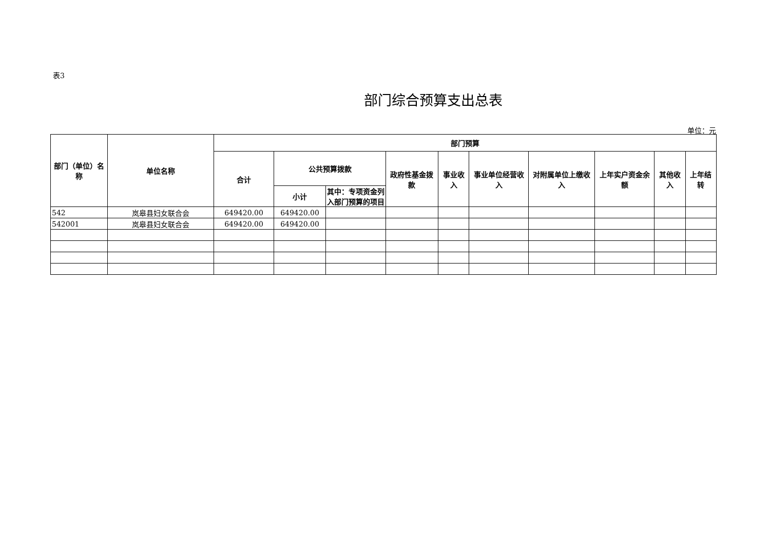表3
部门综合预算支出总表
单位：元
| 部门（单位）名称 | 单位名称 | 部门预算 | | | | | | | | | |
| --- | --- | --- | --- | --- | --- | --- | --- | --- | --- | --- | --- |
| | | 合计 | 公共预算拨款 | | 政府性基金拨款 | 事业收入 | 事业单位经营收入 | 对附属单位上缴收入 | 上年实户资金余额 | 其他收入 | 上年结转 |
| | | | 小计 | 其中：专项资金列入部门预算的项目 | | | | | | | |
| 542 | 岚皋县妇女联合会 | 649420.00 | 649420.00 | | | | | | | | |
| 542001 | 岚皋县妇女联合会 | 649420.00 | 649420.00 | | | | | | | | |